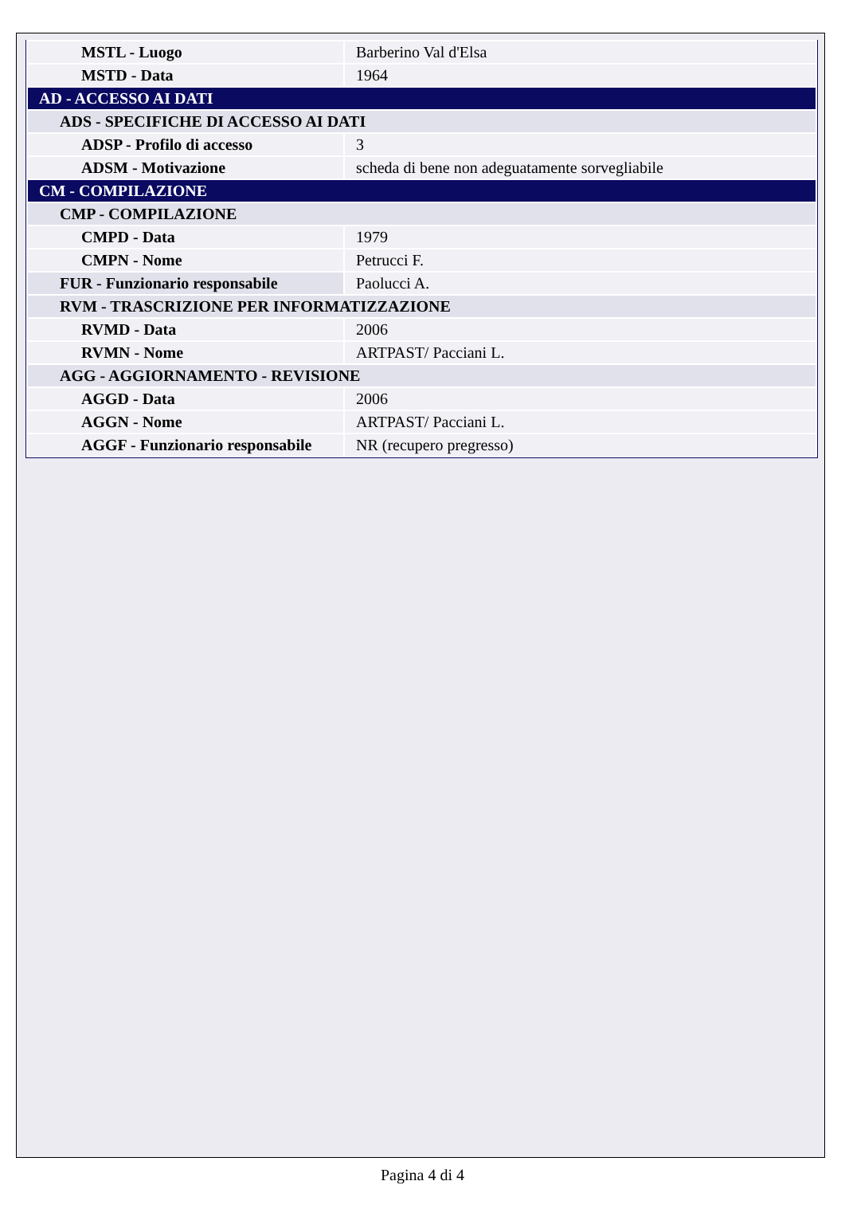| MSTL - Luogo | Barberino Val d'Elsa |
| MSTD - Data | 1964 |
| AD - ACCESSO AI DATI | |
| ADS - SPECIFICHE DI ACCESSO AI DATI | |
| ADSP - Profilo di accesso | 3 |
| ADSM - Motivazione | scheda di bene non adeguatamente sorvegliabile |
| CM - COMPILAZIONE | |
| CMP - COMPILAZIONE | |
| CMPD - Data | 1979 |
| CMPN - Nome | Petrucci F. |
| FUR - Funzionario responsabile | Paolucci A. |
| RVM - TRASCRIZIONE PER INFORMATIZZAZIONE | |
| RVMD - Data | 2006 |
| RVMN - Nome | ARTPAST/ Pacciani L. |
| AGG - AGGIORNAMENTO - REVISIONE | |
| AGGD - Data | 2006 |
| AGGN - Nome | ARTPAST/ Pacciani L. |
| AGGF - Funzionario responsabile | NR (recupero pregresso) |
Pagina 4 di 4